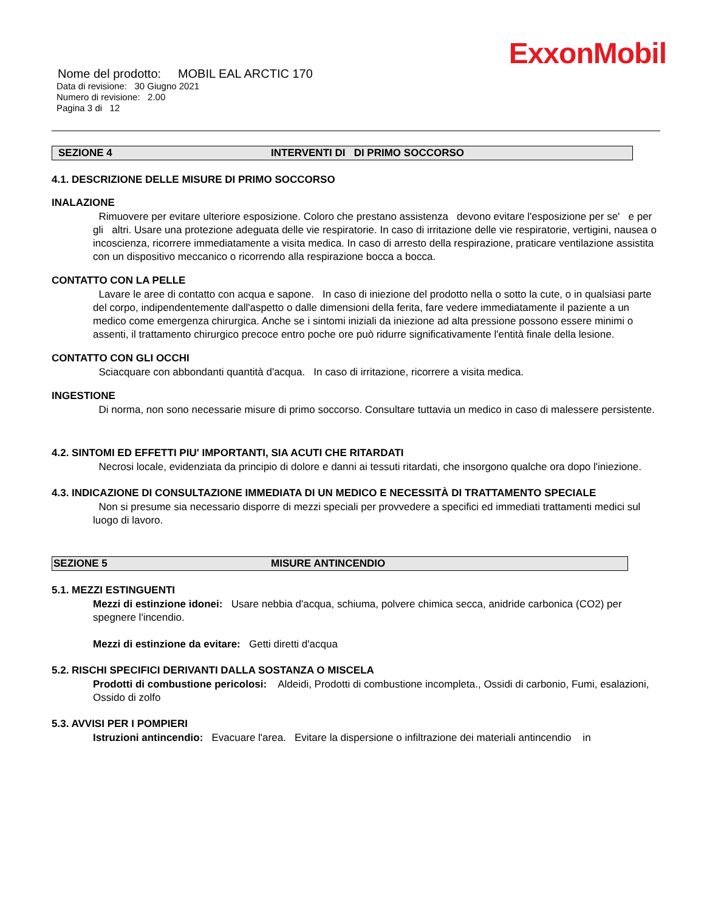ExxonMobil
Nome del prodotto: MOBIL EAL ARCTIC 170
Data di revisione: 30 Giugno 2021
Numero di revisione: 2.00
Pagina 3 di 12
SEZIONE 4 INTERVENTI DI DI PRIMO SOCCORSO
4.1. DESCRIZIONE DELLE MISURE DI PRIMO SOCCORSO
INALAZIONE
Rimuovere per evitare ulteriore esposizione. Coloro che prestano assistenza devono evitare l'esposizione per se' e per gli altri. Usare una protezione adeguata delle vie respiratorie. In caso di irritazione delle vie respiratorie, vertigini, nausea o incoscienza, ricorrere immediatamente a visita medica. In caso di arresto della respirazione, praticare ventilazione assistita con un dispositivo meccanico o ricorrendo alla respirazione bocca a bocca.
CONTATTO CON LA PELLE
Lavare le aree di contatto con acqua e sapone. In caso di iniezione del prodotto nella o sotto la cute, o in qualsiasi parte del corpo, indipendentemente dall'aspetto o dalle dimensioni della ferita, fare vedere immediatamente il paziente a un medico come emergenza chirurgica. Anche se i sintomi iniziali da iniezione ad alta pressione possono essere minimi o assenti, il trattamento chirurgico precoce entro poche ore può ridurre significativamente l'entità finale della lesione.
CONTATTO CON GLI OCCHI
Sciacquare con abbondanti quantità d'acqua. In caso di irritazione, ricorrere a visita medica.
INGESTIONE
Di norma, non sono necessarie misure di primo soccorso. Consultare tuttavia un medico in caso di malessere persistente.
4.2. SINTOMI ED EFFETTI PIU' IMPORTANTI, SIA ACUTI CHE RITARDATI
Necrosi locale, evidenziata da principio di dolore e danni ai tessuti ritardati, che insorgono qualche ora dopo l'iniezione.
4.3. INDICAZIONE DI CONSULTAZIONE IMMEDIATA DI UN MEDICO E NECESSITÀ DI TRATTAMENTO SPECIALE
Non si presume sia necessario disporre di mezzi speciali per provvedere a specifici ed immediati trattamenti medici sul luogo di lavoro.
SEZIONE 5 MISURE ANTINCENDIO
5.1. MEZZI ESTINGUENTI
Mezzi di estinzione idonei: Usare nebbia d'acqua, schiuma, polvere chimica secca, anidride carbonica (CO2) per spegnere l'incendio.
Mezzi di estinzione da evitare: Getti diretti d'acqua
5.2. RISCHI SPECIFICI DERIVANTI DALLA SOSTANZA O MISCELA
Prodotti di combustione pericolosi: Aldeidi, Prodotti di combustione incompleta., Ossidi di carbonio, Fumi, esalazioni, Ossido di zolfo
5.3. AVVISI PER I POMPIERI
Istruzioni antincendio: Evacuare l'area. Evitare la dispersione o infiltrazione dei materiali antincendio in